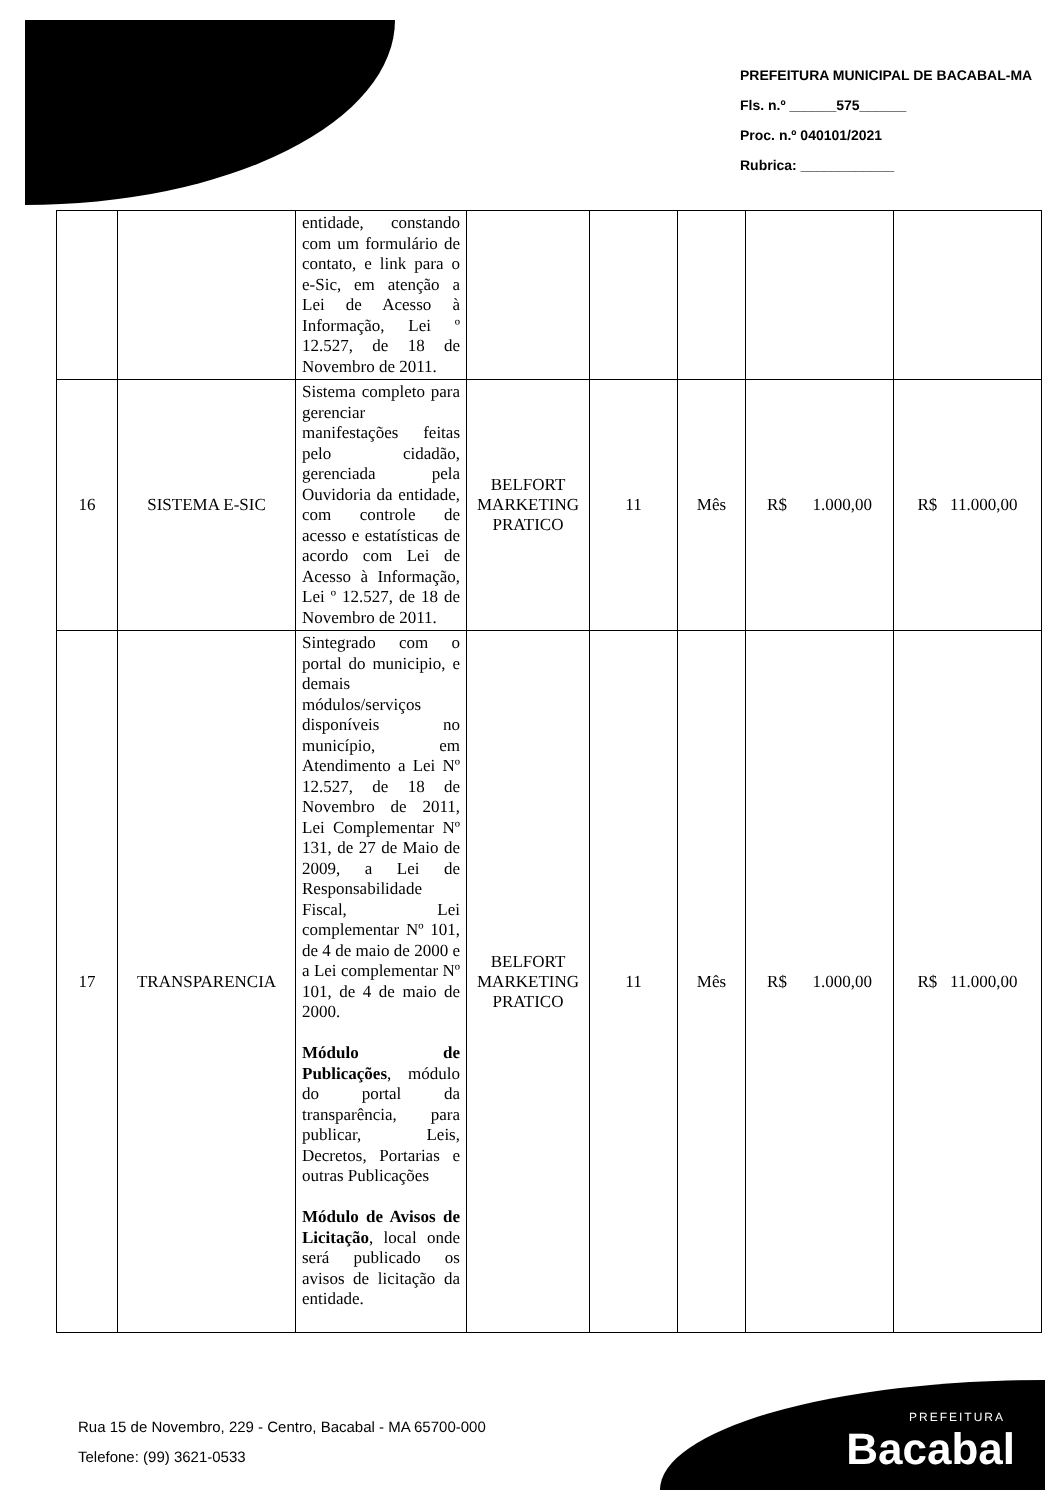PREFEITURA MUNICIPAL DE BACABAL-MA
Fls. n.º ______575______
Proc. n.º 040101/2021
Rubrica: ____________
| | | entidade, constando com um formulário de contato, e link para o e-Sic, em atenção a Lei de Acesso à Informação, Lei º 12.527, de 18 de Novembro de 2011. | | | | | |
| 16 | SISTEMA E-SIC | Sistema completo para gerenciar manifestações feitas pelo cidadão, gerenciada pela Ouvidoria da entidade, com controle de acesso e estatísticas de acordo com Lei de Acesso à Informação, Lei º 12.527, de 18 de Novembro de 2011. | BELFORT MARKETING PRATICO | 11 | Mês | R$ 1.000,00 | R$ 11.000,00 |
| 17 | TRANSPARENCIA | Sintegrado com o portal do municipio, e demais módulos/serviços disponíveis no município, em Atendimento a Lei Nº 12.527, de 18 de Novembro de 2011, Lei Complementar Nº 131, de 27 de Maio de 2009, a Lei de Responsabilidade Fiscal, Lei complementar Nº 101, de 4 de maio de 2000 e a Lei complementar Nº 101, de 4 de maio de 2000. Módulo de Publicações , módulo do portal da transparência, para publicar, Leis, Decretos, Portarias e outras Publicações Módulo de Avisos de Licitação , local onde será publicado os avisos de licitação da entidade. | BELFORT MARKETING PRATICO | 11 | Mês | R$ 1.000,00 | R$ 11.000,00 |
Rua 15 de Novembro, 229 - Centro, Bacabal - MA 65700-000
Telefone: (99) 3621-0533
PREFEITURA
Bacabal